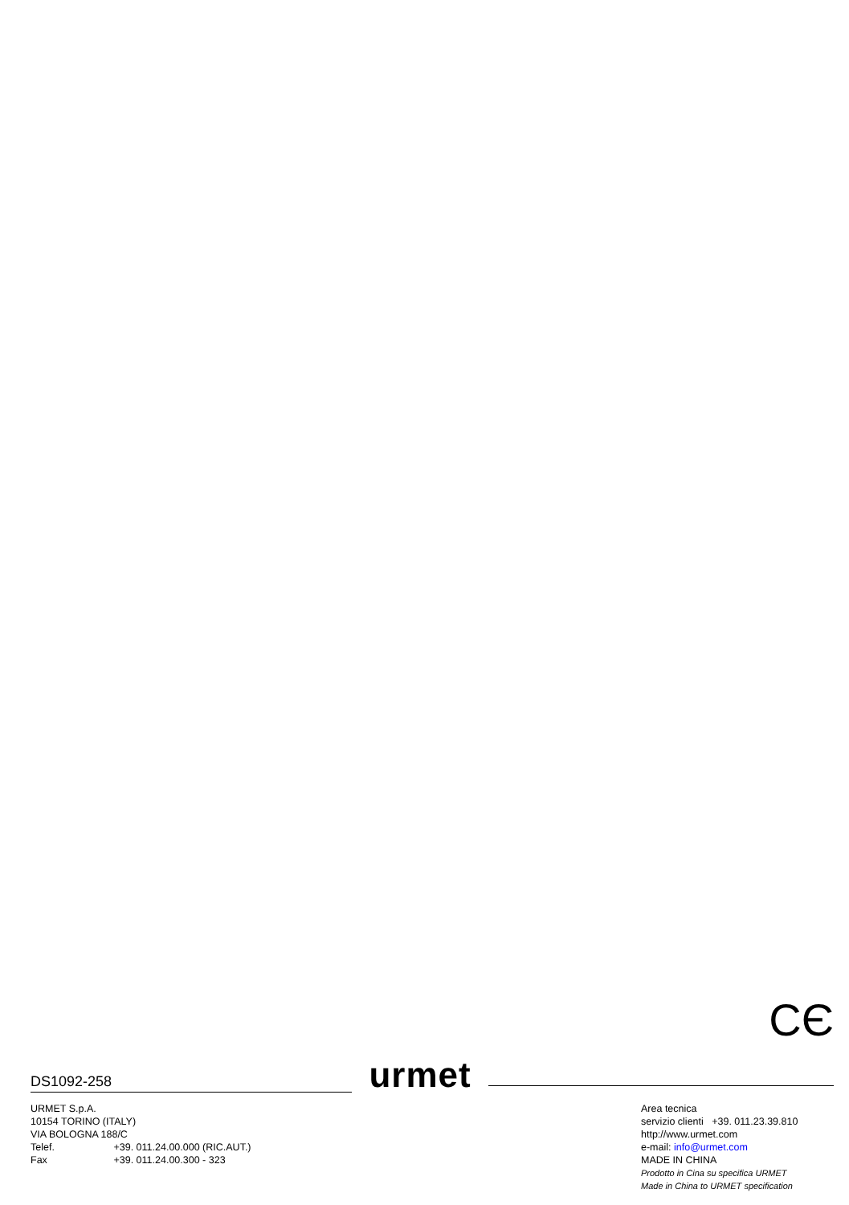CЄ
DS1092-258
urmet
URMET S.p.A.
10154 TORINO (ITALY)
VIA BOLOGNA 188/C
Telef. +39. 011.24.00.000 (RIC.AUT.)
Fax +39. 011.24.00.300 - 323
Area tecnica
servizio clienti +39. 011.23.39.810
http://www.urmet.com
e-mail: info@urmet.com
MADE IN CHINA
Prodotto in Cina su specifica URMET
Made in China to URMET specification